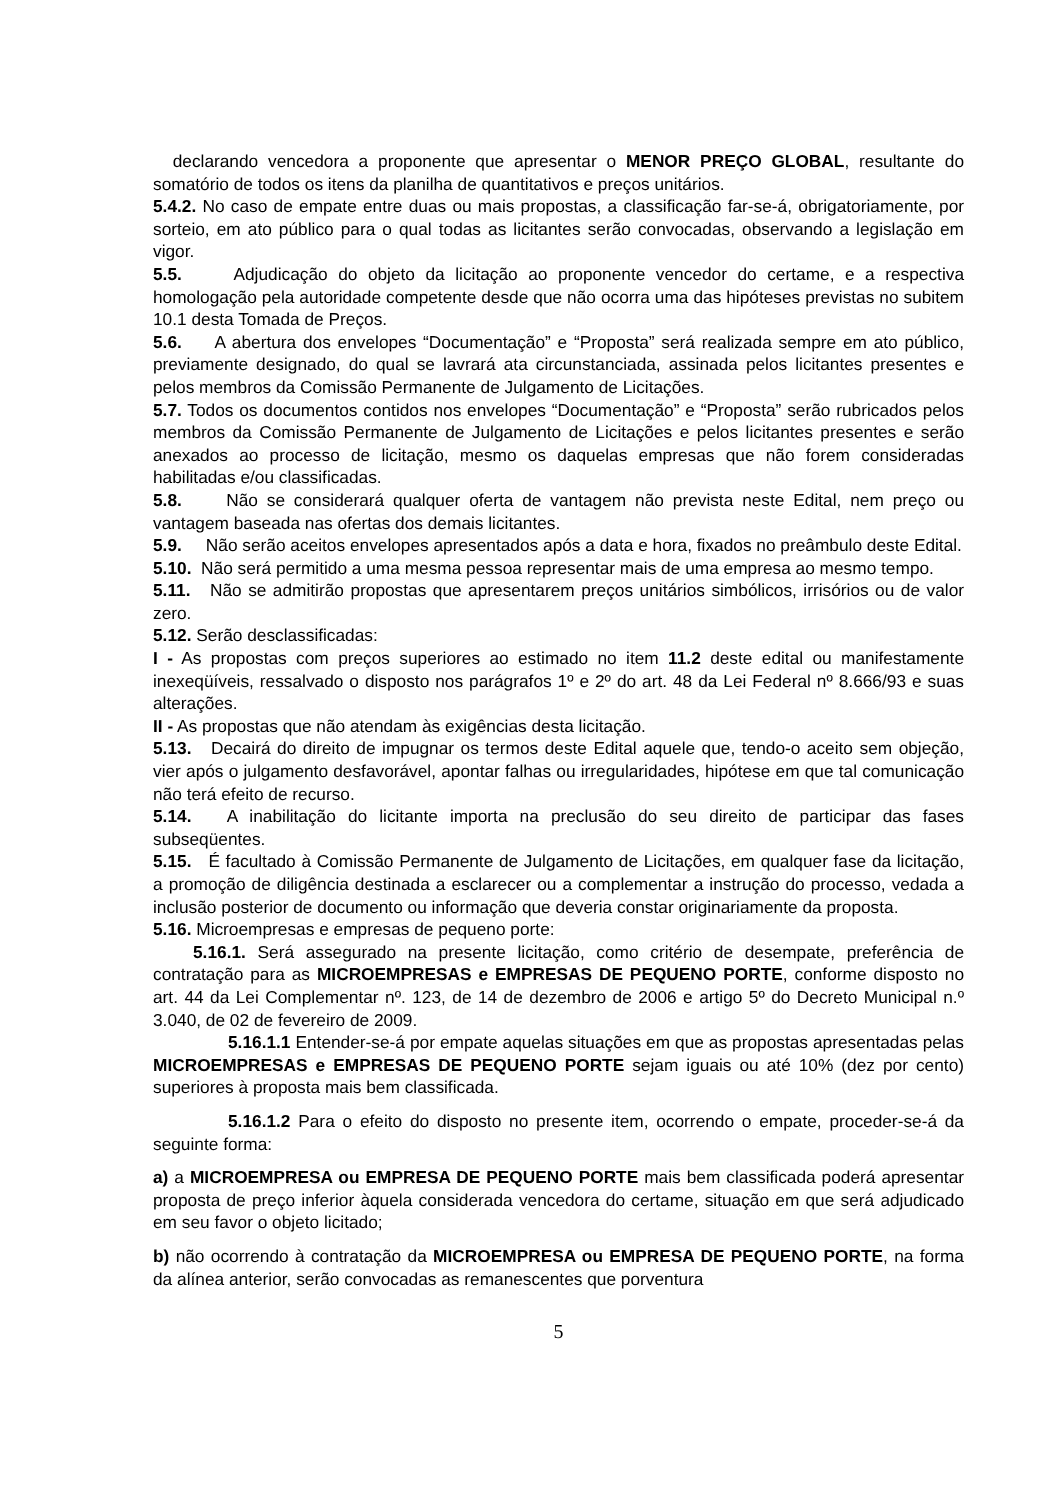declarando vencedora a proponente que apresentar o MENOR PREÇO GLOBAL, resultante do somatório de todos os itens da planilha de quantitativos e preços unitários.
5.4.2. No caso de empate entre duas ou mais propostas, a classificação far-se-á, obrigatoriamente, por sorteio, em ato público para o qual todas as licitantes serão convocadas, observando a legislação em vigor.
5.5. Adjudicação do objeto da licitação ao proponente vencedor do certame, e a respectiva homologação pela autoridade competente desde que não ocorra uma das hipóteses previstas no subitem 10.1 desta Tomada de Preços.
5.6. A abertura dos envelopes “Documentação” e “Proposta” será realizada sempre em ato público, previamente designado, do qual se lavrará ata circunstanciada, assinada pelos licitantes presentes e pelos membros da Comissão Permanente de Julgamento de Licitações.
5.7. Todos os documentos contidos nos envelopes “Documentação” e “Proposta” serão rubricados pelos membros da Comissão Permanente de Julgamento de Licitações e pelos licitantes presentes e serão anexados ao processo de licitação, mesmo os daquelas empresas que não forem consideradas habilitadas e/ou classificadas.
5.8. Não se considerará qualquer oferta de vantagem não prevista neste Edital, nem preço ou vantagem baseada nas ofertas dos demais licitantes.
5.9. Não serão aceitos envelopes apresentados após a data e hora, fixados no preâmbulo deste Edital.
5.10. Não será permitido a uma mesma pessoa representar mais de uma empresa ao mesmo tempo.
5.11. Não se admitirão propostas que apresentarem preços unitários simbólicos, irrisórios ou de valor zero.
5.12. Serão desclassificadas:
I - As propostas com preços superiores ao estimado no item 11.2 deste edital ou manifestamente inexeqüíveis, ressalvado o disposto nos parágrafos 1º e 2º do art. 48 da Lei Federal nº 8.666/93 e suas alterações.
II - As propostas que não atendam às exigências desta licitação.
5.13. Decairá do direito de impugnar os termos deste Edital aquele que, tendo-o aceito sem objeção, vier após o julgamento desfavorável, apontar falhas ou irregularidades, hipótese em que tal comunicação não terá efeito de recurso.
5.14. A inabilitação do licitante importa na preclusão do seu direito de participar das fases subseqüentes.
5.15. É facultado à Comissão Permanente de Julgamento de Licitações, em qualquer fase da licitação, a promoção de diligência destinada a esclarecer ou a complementar a instrução do processo, vedada a inclusão posterior de documento ou informação que deveria constar originariamente da proposta.
5.16. Microempresas e empresas de pequeno porte:
5.16.1. Será assegurado na presente licitação, como critério de desempate, preferência de contratação para as MICROEMPRESAS e EMPRESAS DE PEQUENO PORTE, conforme disposto no art. 44 da Lei Complementar nº. 123, de 14 de dezembro de 2006 e artigo 5º do Decreto Municipal n.º 3.040, de 02 de fevereiro de 2009.
5.16.1.1 Entender-se-á por empate aquelas situações em que as propostas apresentadas pelas MICROEMPRESAS e EMPRESAS DE PEQUENO PORTE sejam iguais ou até 10% (dez por cento) superiores à proposta mais bem classificada.
5.16.1.2 Para o efeito do disposto no presente item, ocorrendo o empate, proceder-se-á da seguinte forma:
a) a MICROEMPRESA ou EMPRESA DE PEQUENO PORTE mais bem classificada poderá apresentar proposta de preço inferior àquela considerada vencedora do certame, situação em que será adjudicado em seu favor o objeto licitado;
b) não ocorrendo à contratação da MICROEMPRESA ou EMPRESA DE PEQUENO PORTE, na forma da alínea anterior, serão convocadas as remanescentes que porventura
5